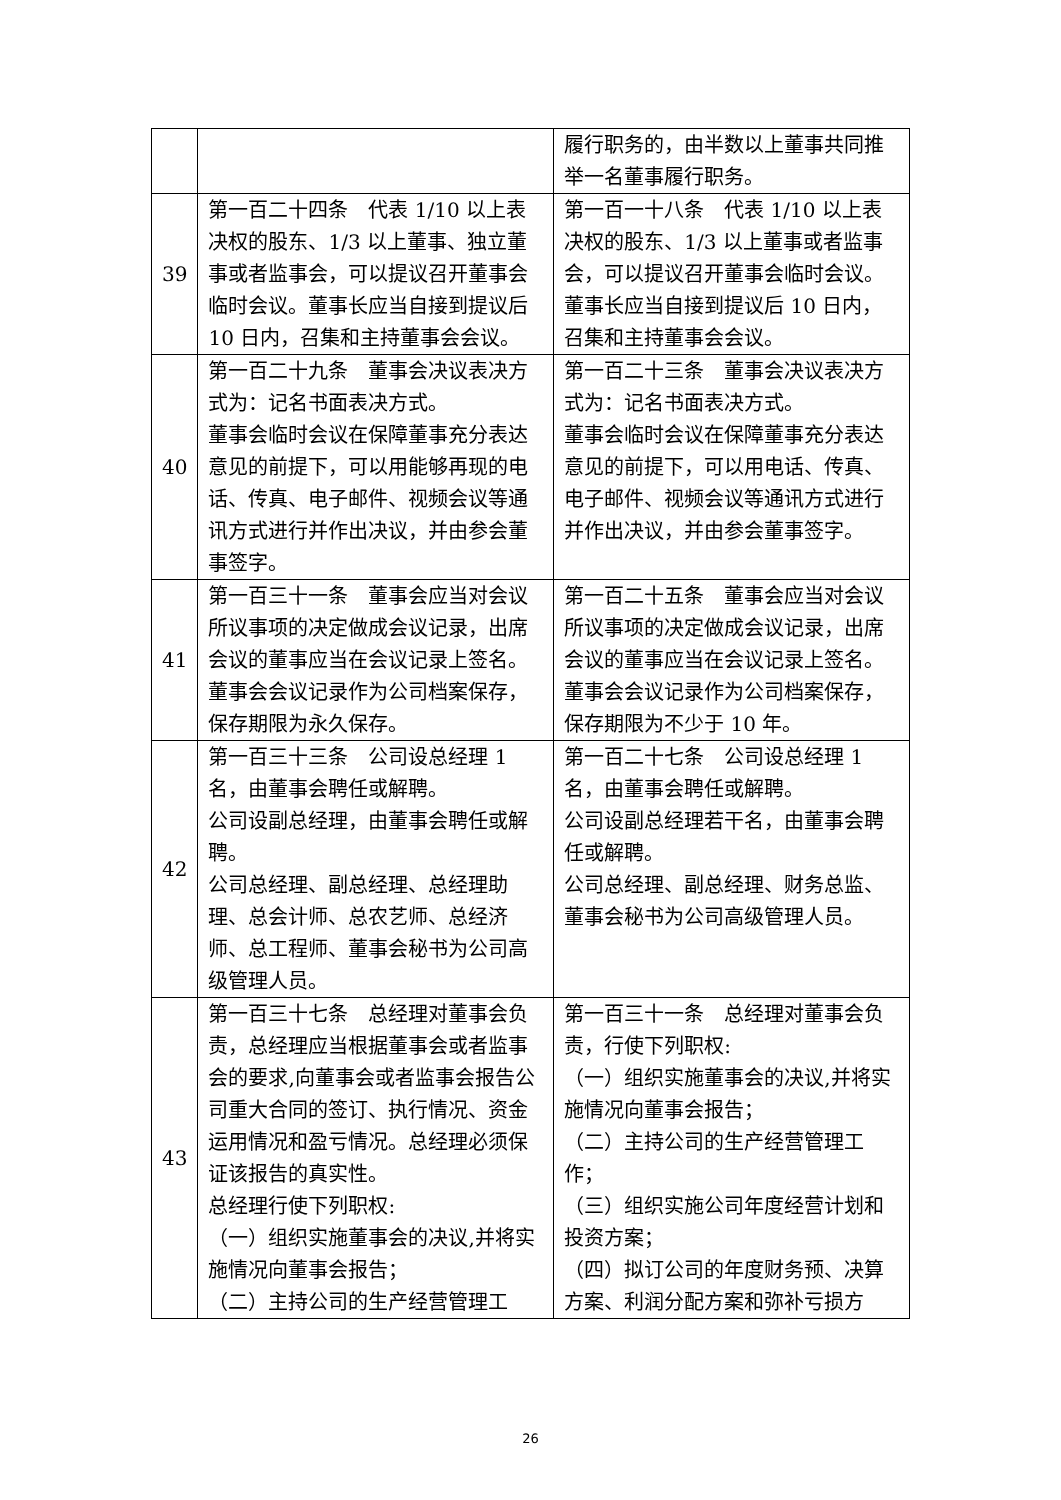| | | 履行职务的，由半数以上董事共同推举一名董事履行职务。 |
| 39 | 第一百二十四条 代表 1/10 以上表决权的股东、1/3 以上董事、独立董事或者监事会，可以提议召开董事会临时会议。董事长应当自接到提议后 10 日内，召集和主持董事会会议。 | 第一百一十八条 代表 1/10 以上表决权的股东、1/3 以上董事或者监事会，可以提议召开董事会临时会议。董事长应当自接到提议后 10 日内，召集和主持董事会会议。 |
| 40 | 第一百二十九条 董事会决议表决方式为：记名书面表决方式。 董事会临时会议在保障董事充分表达意见的前提下，可以用能够再现的电话、传真、电子邮件、视频会议等通讯方式进行并作出决议，并由参会董事签字。 | 第一百二十三条 董事会决议表决方式为：记名书面表决方式。 董事会临时会议在保障董事充分表达意见的前提下，可以用电话、传真、电子邮件、视频会议等通讯方式进行并作出决议，并由参会董事签字。 |
| 41 | 第一百三十一条 董事会应当对会议所议事项的决定做成会议记录，出席会议的董事应当在会议记录上签名。 董事会会议记录作为公司档案保存，保存期限为永久保存。 | 第一百二十五条 董事会应当对会议所议事项的决定做成会议记录，出席会议的董事应当在会议记录上签名。 董事会会议记录作为公司档案保存，保存期限为不少于 10 年。 |
| 42 | 第一百三十三条 公司设总经理 1 名，由董事会聘任或解聘。 公司设副总经理，由董事会聘任或解聘。 公司总经理、副总经理、总经理助理、总会计师、总农艺师、总经济师、总工程师、董事会秘书为公司高级管理人员。 | 第一百二十七条 公司设总经理 1 名，由董事会聘任或解聘。 公司设副总经理若干名，由董事会聘任或解聘。 公司总经理、副总经理、财务总监、董事会秘书为公司高级管理人员。 |
| 43 | 第一百三十七条 总经理对董事会负责，总经理应当根据董事会或者监事会的要求,向董事会或者监事会报告公司重大合同的签订、执行情况、资金运用情况和盈亏情况。总经理必须保证该报告的真实性。 总经理行使下列职权: （一）组织实施董事会的决议,并将实施情况向董事会报告； （二）主持公司的生产经营管理工 | 第一百三十一条 总经理对董事会负责，行使下列职权: （一）组织实施董事会的决议,并将实施情况向董事会报告； （二）主持公司的生产经营管理工作； （三）组织实施公司年度经营计划和投资方案； （四）拟订公司的年度财务预、决算方案、利润分配方案和弥补亏损方 |
26